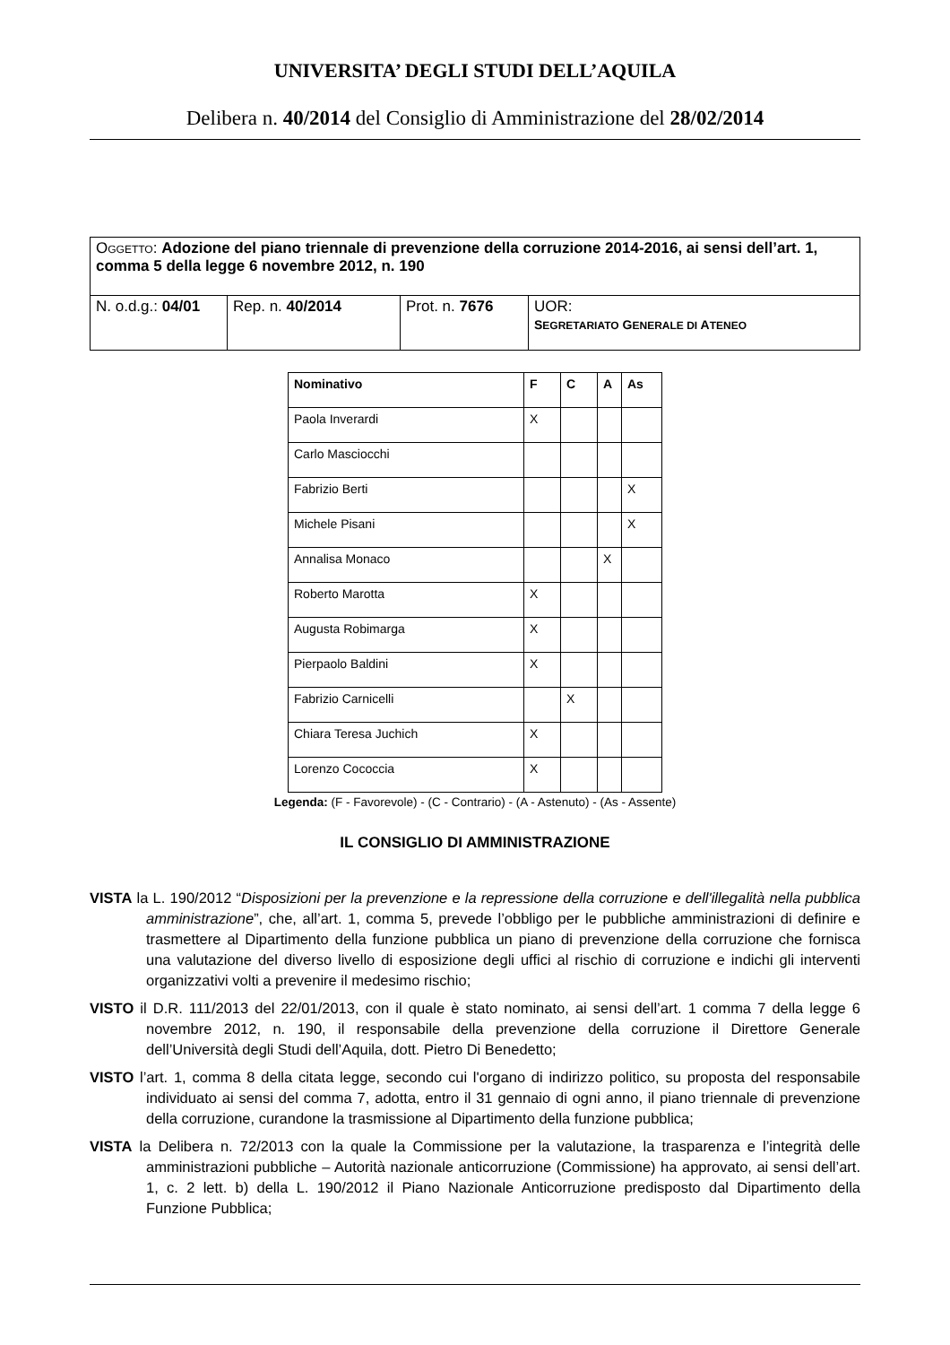UNIVERSITA’ DEGLI STUDI DELL’AQUILA
Delibera n. 40/2014 del Consiglio di Amministrazione del 28/02/2014
| O GGETTO : Adozione del piano triennale di prevenzione della corruzione 2014-2016, ai sensi dell’art. 1, comma 5 della legge 6 novembre 2012, n. 190 | | | |
| N. o.d.g.: 04/01 | Rep. n. 40/2014 | Prot. n. 7676 | UOR: S EGRETARIATO G ENERALE DI A TENEO |
| Nominativo | F | C | A | As |
| --- | --- | --- | --- | --- |
| Paola Inverardi | X | | | |
| Carlo Masciocchi | | | | |
| Fabrizio Berti | | | | X |
| Michele Pisani | | | | X |
| Annalisa Monaco | | | X | |
| Roberto Marotta | X | | | |
| Augusta Robimarga | X | | | |
| Pierpaolo Baldini | X | | | |
| Fabrizio Carnicelli | | X | | |
| Chiara Teresa Juchich | X | | | |
| Lorenzo Cococcia | X | | | |
Legenda: (F - Favorevole) - (C - Contrario) - (A - Astenuto) - (As - Assente)
IL CONSIGLIO DI AMMINISTRAZIONE
VISTA la L. 190/2012 “Disposizioni per la prevenzione e la repressione della corruzione e dell'illegalità nella pubblica amministrazione”, che, all’art. 1, comma 5, prevede l’obbligo per le pubbliche amministrazioni di definire e trasmettere al Dipartimento della funzione pubblica un piano di prevenzione della corruzione che fornisca una valutazione del diverso livello di esposizione degli uffici al rischio di corruzione e indichi gli interventi organizzativi volti a prevenire il medesimo rischio;
VISTO il D.R. 111/2013 del 22/01/2013, con il quale è stato nominato, ai sensi dell’art. 1 comma 7 della legge 6 novembre 2012, n. 190, il responsabile della prevenzione della corruzione il Direttore Generale dell’Università degli Studi dell’Aquila, dott. Pietro Di Benedetto;
VISTO l’art. 1, comma 8 della citata legge, secondo cui l'organo di indirizzo politico, su proposta del responsabile individuato ai sensi del comma 7, adotta, entro il 31 gennaio di ogni anno, il piano triennale di prevenzione della corruzione, curandone la trasmissione al Dipartimento della funzione pubblica;
VISTA la Delibera n. 72/2013 con la quale la Commissione per la valutazione, la trasparenza e l’integrità delle amministrazioni pubbliche – Autorità nazionale anticorruzione (Commissione) ha approvato, ai sensi dell’art. 1, c. 2 lett. b) della L. 190/2012 il Piano Nazionale Anticorruzione predisposto dal Dipartimento della Funzione Pubblica;